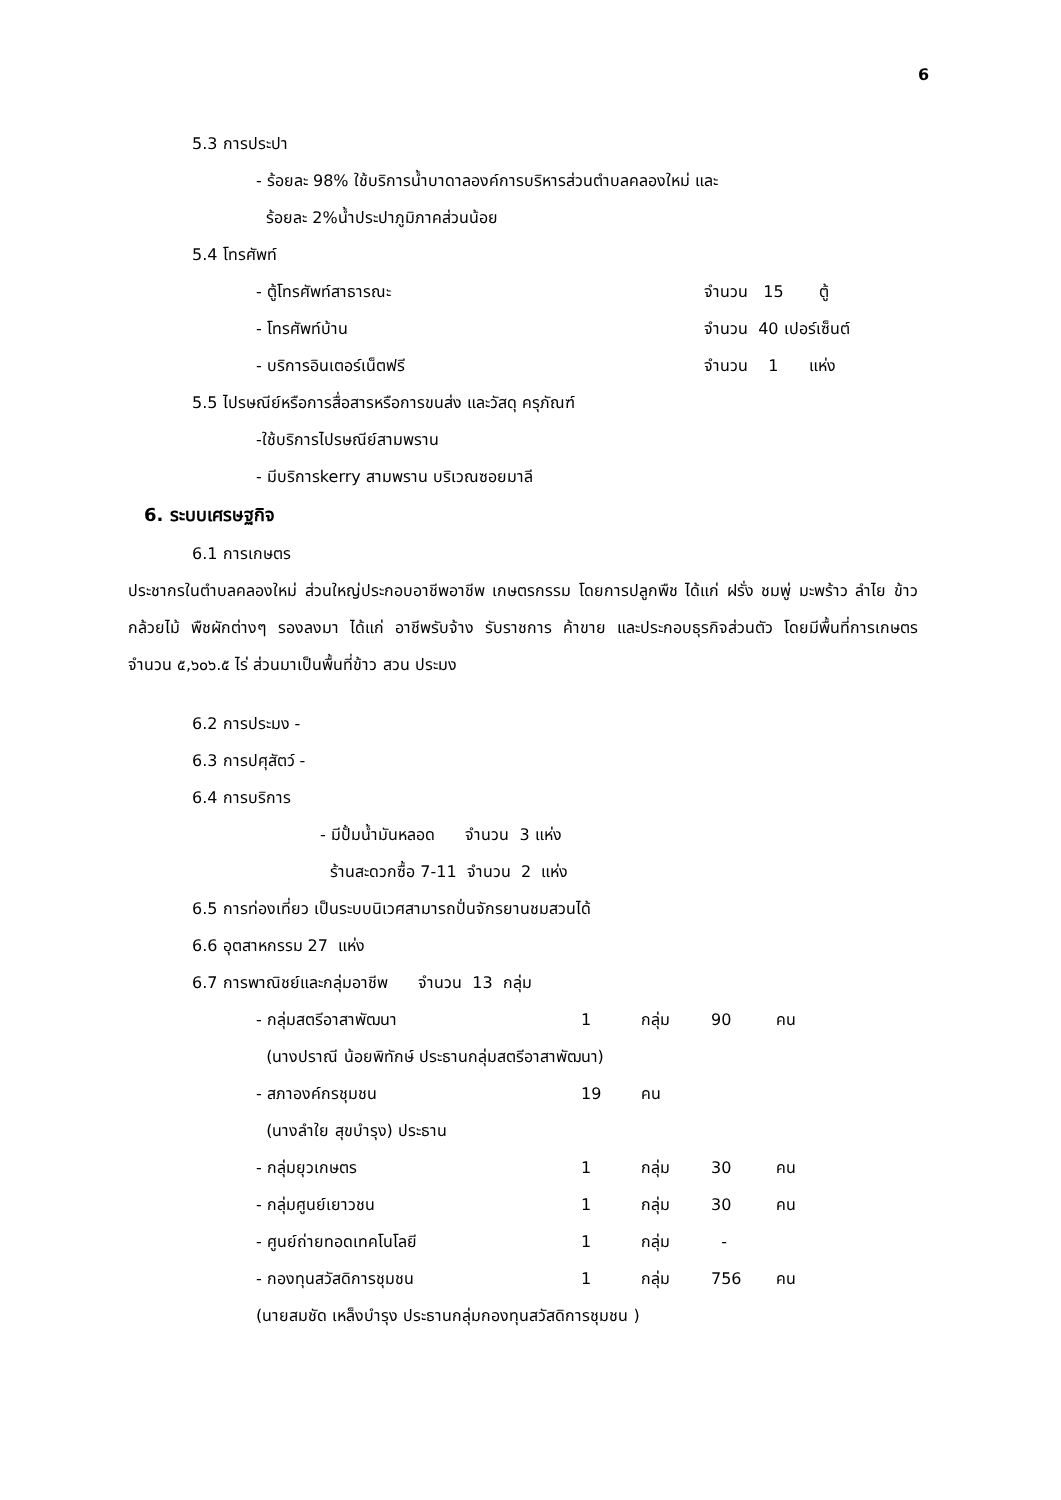6
5.3 การประปา
- ร้อยละ 98% ใช้บริการน้ำบาดาลองค์การบริหารส่วนตำบลคลองใหม่ และ
ร้อยละ 2%น้ำประปาภูมิภาคส่วนน้อย
5.4 โทรศัพท์
| - ตู้โทรศัพท์สาธารณะ | จำนวน 15 ตู้ |
| - โทรศัพท์บ้าน | จำนวน 40 เปอร์เซ็นต์ |
| - บริการอินเตอร์เน็ตฟรี | จำนวน 1 แห่ง |
5.5 ไปรษณีย์หรือการสื่อสารหรือการขนส่ง และวัสดุ ครุภัณฑ์
-ใช้บริการไปรษณีย์สามพราน
- มีบริการkerry สามพราน บริเวณซอยมาลี
6. ระบบเศรษฐกิจ
6.1 การเกษตร
ประชากรในตำบลคลองใหม่ ส่วนใหญ่ประกอบอาชีพอาชีพ เกษตรกรรม โดยการปลูกพืช ได้แก่ ฝรั่ง ชมพู่ มะพร้าว ลำไย ข้าว กล้วยไม้ พืชผักต่างๆ รองลงมา ได้แก่ อาชีพรับจ้าง รับราชการ ค้าขาย และประกอบธุรกิจส่วนตัว โดยมีพื้นที่การเกษตร จำนวน ๕,๖๐๖.๕ ไร่ ส่วนมาเป็นพื้นที่ข้าว สวน ประมง
6.2 การประมง -
6.3 การปศุสัตว์ -
6.4 การบริการ
- มีปั้มน้ำมันหลอด จำนวน 3 แห่ง
ร้านสะดวกซื้อ 7-11 จำนวน 2 แห่ง
6.5 การท่องเที่ยว เป็นระบบนิเวศสามารถปั่นจักรยานชมสวนได้
6.6 อุตสาหกรรม 27 แห่ง
6.7 การพาณิชย์และกลุ่มอาชีพ จำนวน 13 กลุ่ม
| - กลุ่มสตรีอาสาพัฒนา | 1 | กลุ่ม | 90 | คน |
| (นางปราณี น้อยพิทักษ์ ประธานกลุ่มสตรีอาสาพัฒนา) | | | | |
| - สภาองค์กรชุมชน | 19 | คน | | |
| (นางลำใย สุขบำรุง) ประธาน | | | | |
| - กลุ่มยุวเกษตร | 1 | กลุ่ม | 30 | คน |
| - กลุ่มศูนย์เยาวชน | 1 | กลุ่ม | 30 | คน |
| - ศูนย์ถ่ายทอดเทคโนโลยี | 1 | กลุ่ม | - | |
| - กองทุนสวัสดิการชุมชน | 1 | กลุ่ม | 756 | คน |
| (นายสมชัด เหล็งบำรุง ประธานกลุ่มกองทุนสวัสดิการชุมชน ) | | | | |